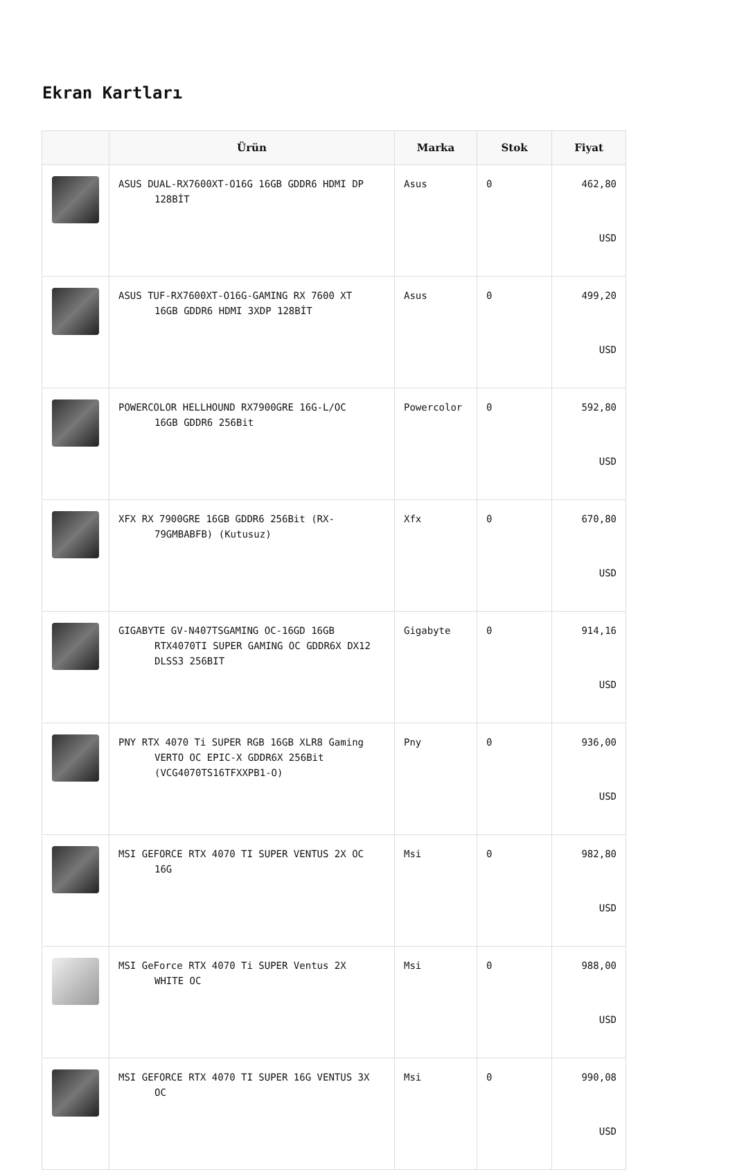Ekran Kartları
| | Ürün | Marka | Stok | Fiyat |
| --- | --- | --- | --- | --- |
| | ASUS DUAL-RX7600XT-O16G 16GB GDDR6 HDMI DP 128BİT | Asus | 0 | 462,80 USD |
| | ASUS TUF-RX7600XT-O16G-GAMING RX 7600 XT 16GB GDDR6 HDMI 3XDP 128BİT | Asus | 0 | 499,20 USD |
| | POWERCOLOR HELLHOUND RX7900GRE 16G-L/OC 16GB GDDR6 256Bit | Powercolor | 0 | 592,80 USD |
| | XFX RX 7900GRE 16GB GDDR6 256Bit (RX- 79GMBABFB) (Kutusuz) | Xfx | 0 | 670,80 USD |
| | GIGABYTE GV-N407TSGAMING OC-16GD 16GB RTX4070TI SUPER GAMING OC GDDR6X DX12 DLSS3 256BIT | Gigabyte | 0 | 914,16 USD |
| | PNY RTX 4070 Ti SUPER RGB 16GB XLR8 Gaming VERTO OC EPIC-X GDDR6X 256Bit (VCG4070TS16TFXXPB1-O) | Pny | 0 | 936,00 USD |
| | MSI GEFORCE RTX 4070 TI SUPER VENTUS 2X OC 16G | Msi | 0 | 982,80 USD |
| | MSI GeForce RTX 4070 Ti SUPER Ventus 2X WHITE OC | Msi | 0 | 988,00 USD |
| | MSI GEFORCE RTX 4070 TI SUPER 16G VENTUS 3X OC | Msi | 0 | 990,08 USD |